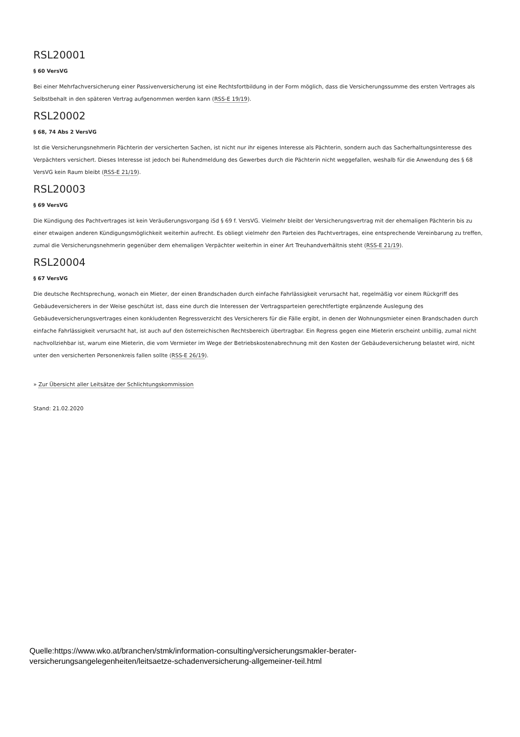RSL20001
§ 60 VersVG
Bei einer Mehrfachversicherung einer Passivenversicherung ist eine Rechtsfortbildung in der Form möglich, dass die Versicherungssumme des ersten Vertrages als Selbstbehalt in den späteren Vertrag aufgenommen werden kann (RSS-E 19/19).
RSL20002
§ 68, 74 Abs 2 VersVG
Ist die Versicherungsnehmerin Pächterin der versicherten Sachen, ist nicht nur ihr eigenes Interesse als Pächterin, sondern auch das Sacherhaltungsinteresse des Verpächters versichert. Dieses Interesse ist jedoch bei Ruhendmeldung des Gewerbes durch die Pächterin nicht weggefallen, weshalb für die Anwendung des § 68 VersVG kein Raum bleibt (RSS-E 21/19).
RSL20003
§ 69 VersVG
Die Kündigung des Pachtvertrages ist kein Veräußerungsvorgang iSd § 69 f. VersVG. Vielmehr bleibt der Versicherungsvertrag mit der ehemaligen Pächterin bis zu einer etwaigen anderen Kündigungsmöglichkeit weiterhin aufrecht. Es obliegt vielmehr den Parteien des Pachtvertrages, eine entsprechende Vereinbarung zu treffen, zumal die Versicherungsnehmerin gegenüber dem ehemaligen Verpächter weiterhin in einer Art Treuhandverhältnis steht (RSS-E 21/19).
RSL20004
§ 67 VersVG
Die deutsche Rechtsprechung, wonach ein Mieter, der einen Brandschaden durch einfache Fahrlässigkeit verursacht hat, regelmäßig vor einem Rückgriff des Gebäudeversicherers in der Weise geschützt ist, dass eine durch die Interessen der Vertragsparteien gerechtfertigte ergänzende Auslegung des Gebäudeversicherungsvertrages einen konkludenten Regressverzicht des Versicherers für die Fälle ergibt, in denen der Wohnungsmieter einen Brandschaden durch einfache Fahrlässigkeit verursacht hat, ist auch auf den österreichischen Rechtsbereich übertragbar. Ein Regress gegen eine Mieterin erscheint unbillig, zumal nicht nachvollziehbar ist, warum eine Mieterin, die vom Vermieter im Wege der Betriebskostenabrechnung mit den Kosten der Gebäudeversicherung belastet wird, nicht unter den versicherten Personenkreis fallen sollte (RSS-E 26/19).
» Zur Übersicht aller Leitsätze der Schlichtungskommission
Stand: 21.02.2020
Quelle:https://www.wko.at/branchen/stmk/information-consulting/versicherungsmakler-berater-
versicherungsangelegenheiten/leitsaetze-schadenversicherung-allgemeiner-teil.html